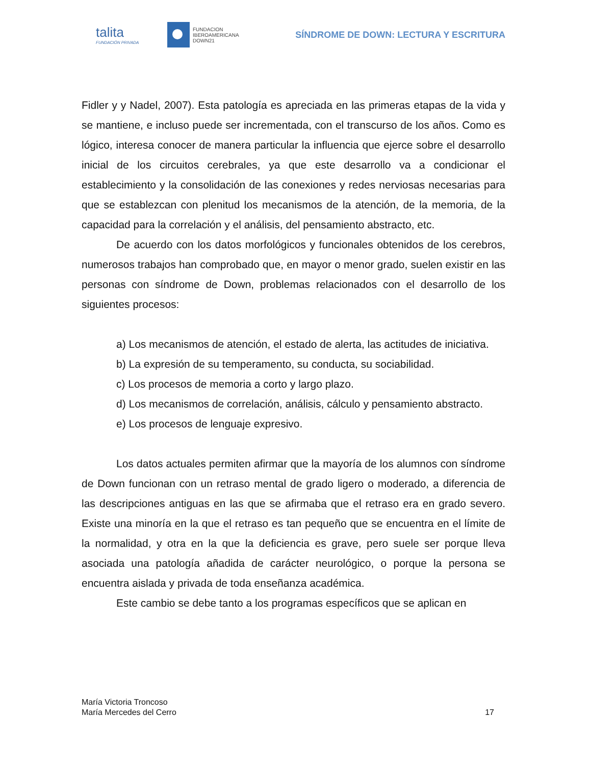talita
FUNDACIÓN PRIVADA
FUNDACION
IBEROAMERICANA
DOWN21
SÍNDROME DE DOWN: LECTURA Y ESCRITURA
Fidler y y Nadel, 2007). Esta patología es apreciada en las primeras etapas de la vida y se mantiene, e incluso puede ser incrementada, con el transcurso de los años. Como es lógico, interesa conocer de manera particular la influencia que ejerce sobre el desarrollo inicial de los circuitos cerebrales, ya que este desarrollo va a condicionar el establecimiento y la consolidación de las conexiones y redes nerviosas necesarias para que se establezcan con plenitud los mecanismos de la atención, de la memoria, de la capacidad para la correlación y el análisis, del pensamiento abstracto, etc.
De acuerdo con los datos morfológicos y funcionales obtenidos de los cerebros, numerosos trabajos han comprobado que, en mayor o menor grado, suelen existir en las personas con síndrome de Down, problemas relacionados con el desarrollo de los siguientes procesos:
a) Los mecanismos de atención, el estado de alerta, las actitudes de iniciativa.
b) La expresión de su temperamento, su conducta, su sociabilidad.
c) Los procesos de memoria a corto y largo plazo.
d) Los mecanismos de correlación, análisis, cálculo y pensamiento abstracto.
e) Los procesos de lenguaje expresivo.
Los datos actuales permiten afirmar que la mayoría de los alumnos con síndrome de Down funcionan con un retraso mental de grado ligero o moderado, a diferencia de las descripciones antiguas en las que se afirmaba que el retraso era en grado severo. Existe una minoría en la que el retraso es tan pequeño que se encuentra en el límite de la normalidad, y otra en la que la deficiencia es grave, pero suele ser porque lleva asociada una patología añadida de carácter neurológico, o porque la persona se encuentra aislada y privada de toda enseñanza académica.
Este cambio se debe tanto a los programas específicos que se aplican en
María Victoria Troncoso
María Mercedes del Cerro
17